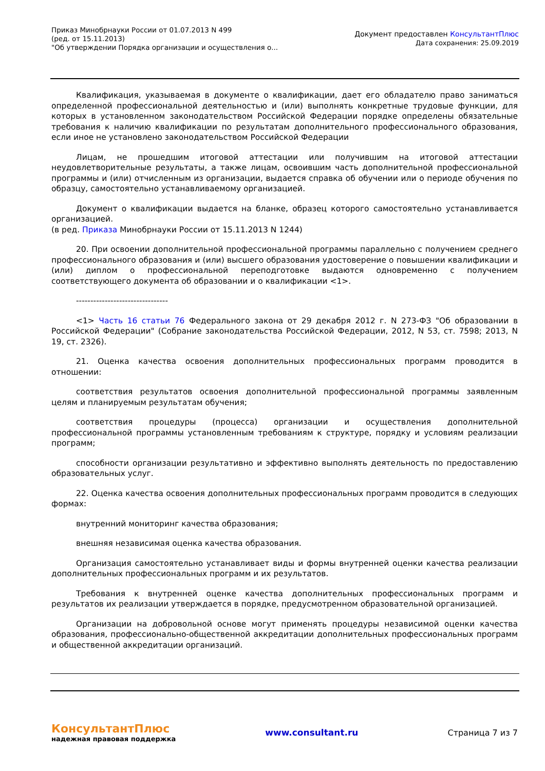Приказ Минобрнауки России от 01.07.2013 N 499
(ред. от 15.11.2013)
"Об утверждении Порядка организации и осуществления о...
Документ предоставлен КонсультантПлюс
Дата сохранения: 25.09.2019
Квалификация, указываемая в документе о квалификации, дает его обладателю право заниматься определенной профессиональной деятельностью и (или) выполнять конкретные трудовые функции, для которых в установленном законодательством Российской Федерации порядке определены обязательные требования к наличию квалификации по результатам дополнительного профессионального образования, если иное не установлено законодательством Российской Федерации
Лицам, не прошедшим итоговой аттестации или получившим на итоговой аттестации неудовлетворительные результаты, а также лицам, освоившим часть дополнительной профессиональной программы и (или) отчисленным из организации, выдается справка об обучении или о периоде обучения по образцу, самостоятельно устанавливаемому организацией.
Документ о квалификации выдается на бланке, образец которого самостоятельно устанавливается организацией.
(в ред. Приказа Минобрнауки России от 15.11.2013 N 1244)
20. При освоении дополнительной профессиональной программы параллельно с получением среднего профессионального образования и (или) высшего образования удостоверение о повышении квалификации и (или) диплом о профессиональной переподготовке выдаются одновременно с получением соответствующего документа об образовании и о квалификации <1>.
--------------------------------
<1> Часть 16 статьи 76 Федерального закона от 29 декабря 2012 г. N 273-ФЗ "Об образовании в Российской Федерации" (Собрание законодательства Российской Федерации, 2012, N 53, ст. 7598; 2013, N 19, ст. 2326).
21. Оценка качества освоения дополнительных профессиональных программ проводится в отношении:
соответствия результатов освоения дополнительной профессиональной программы заявленным целям и планируемым результатам обучения;
соответствия процедуры (процесса) организации и осуществления дополнительной профессиональной программы установленным требованиям к структуре, порядку и условиям реализации программ;
способности организации результативно и эффективно выполнять деятельность по предоставлению образовательных услуг.
22. Оценка качества освоения дополнительных профессиональных программ проводится в следующих формах:
внутренний мониторинг качества образования;
внешняя независимая оценка качества образования.
Организация самостоятельно устанавливает виды и формы внутренней оценки качества реализации дополнительных профессиональных программ и их результатов.
Требования к внутренней оценке качества дополнительных профессиональных программ и результатов их реализации утверждается в порядке, предусмотренном образовательной организацией.
Организации на добровольной основе могут применять процедуры независимой оценки качества образования, профессионально-общественной аккредитации дополнительных профессиональных программ и общественной аккредитации организаций.
КонсультантПлюс
надежная правовая поддержка
www.consultant.ru Страница 7 из 7